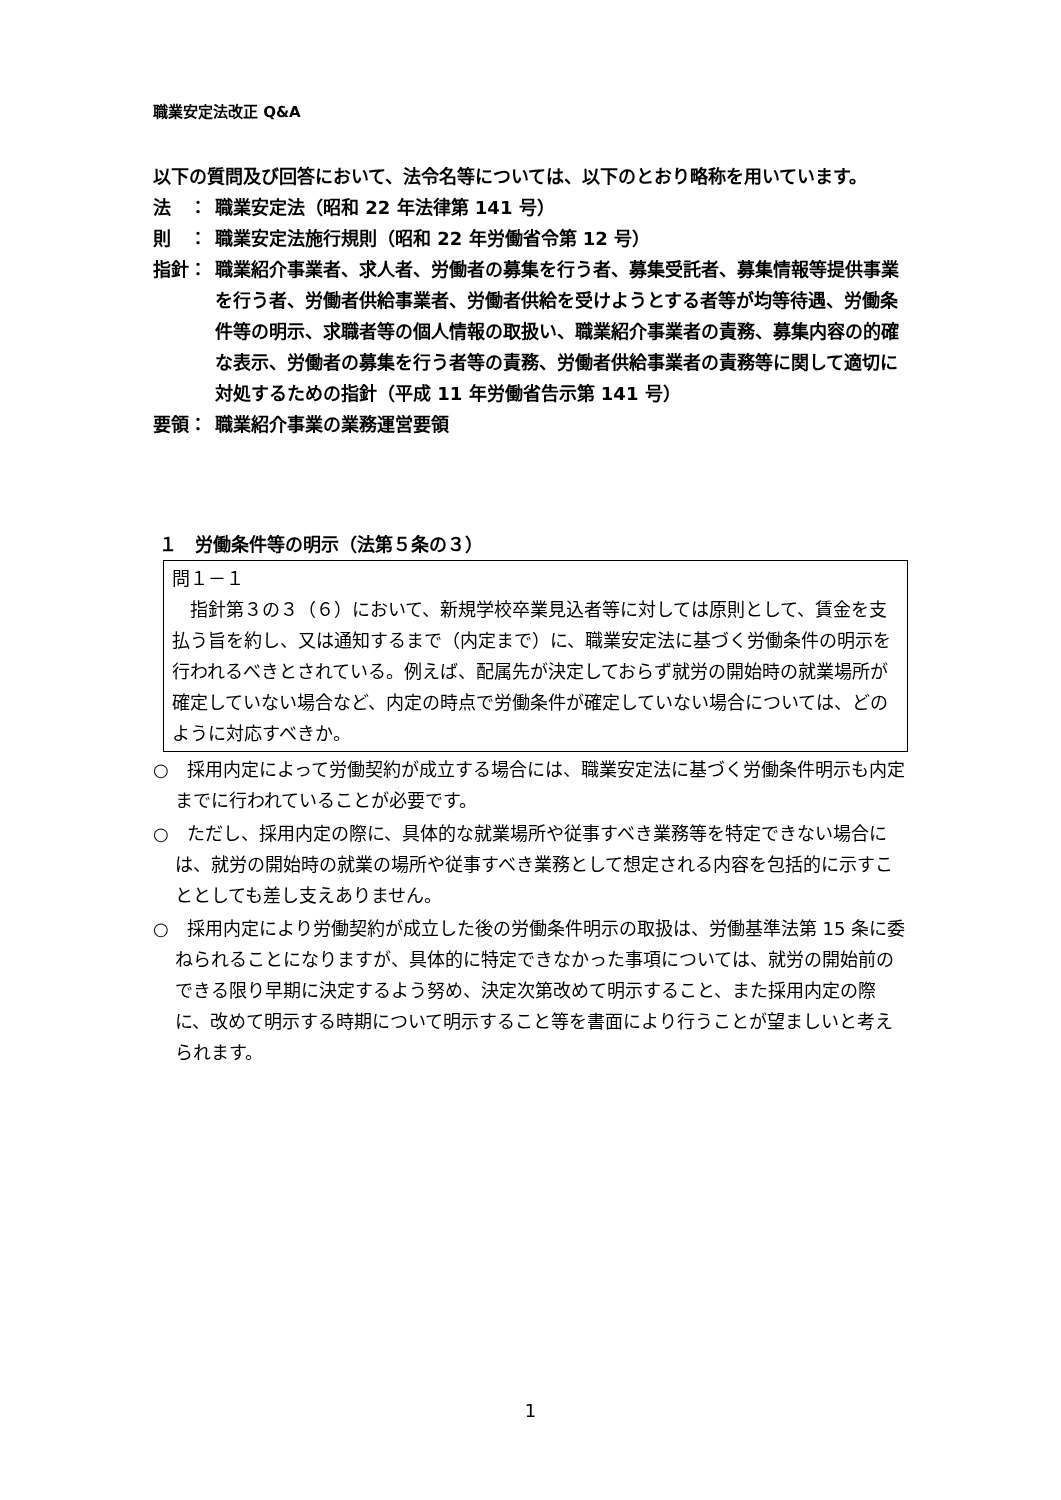職業安定法改正 Q&A
以下の質問及び回答において、法令名等については、以下のとおり略称を用いています。
法　： 職業安定法（昭和 22 年法律第 141 号）
則　： 職業安定法施行規則（昭和 22 年労働省令第 12 号）
指針： 職業紹介事業者、求人者、労働者の募集を行う者、募集受託者、募集情報等提供事業を行う者、労働者供給事業者、労働者供給を受けようとする者等が均等待遇、労働条件等の明示、求職者等の個人情報の取扱い、職業紹介事業者の責務、募集内容の的確な表示、労働者の募集を行う者等の責務、労働者供給事業者の責務等に関して適切に対処するための指針（平成 11 年労働省告示第 141 号）
要領： 職業紹介事業の業務運営要領
１　労働条件等の明示（法第５条の３）
問１－１
　指針第３の３（６）において、新規学校卒業見込者等に対しては原則として、賃金を支払う旨を約し、又は通知するまで（内定まで）に、職業安定法に基づく労働条件の明示を行われるべきとされている。例えば、配属先が決定しておらず就労の開始時の就業場所が確定していない場合など、内定の時点で労働条件が確定していない場合については、どのように対応すべきか。
○　採用内定によって労働契約が成立する場合には、職業安定法に基づく労働条件明示も内定までに行われていることが必要です。
○　ただし、採用内定の際に、具体的な就業場所や従事すべき業務等を特定できない場合には、就労の開始時の就業の場所や従事すべき業務として想定される内容を包括的に示すこととしても差し支えありません。
○　採用内定により労働契約が成立した後の労働条件明示の取扱は、労働基準法第 15 条に委ねられることになりますが、具体的に特定できなかった事項については、就労の開始前のできる限り早期に決定するよう努め、決定次第改めて明示すること、また採用内定の際に、改めて明示する時期について明示すること等を書面により行うことが望ましいと考えられます。
1